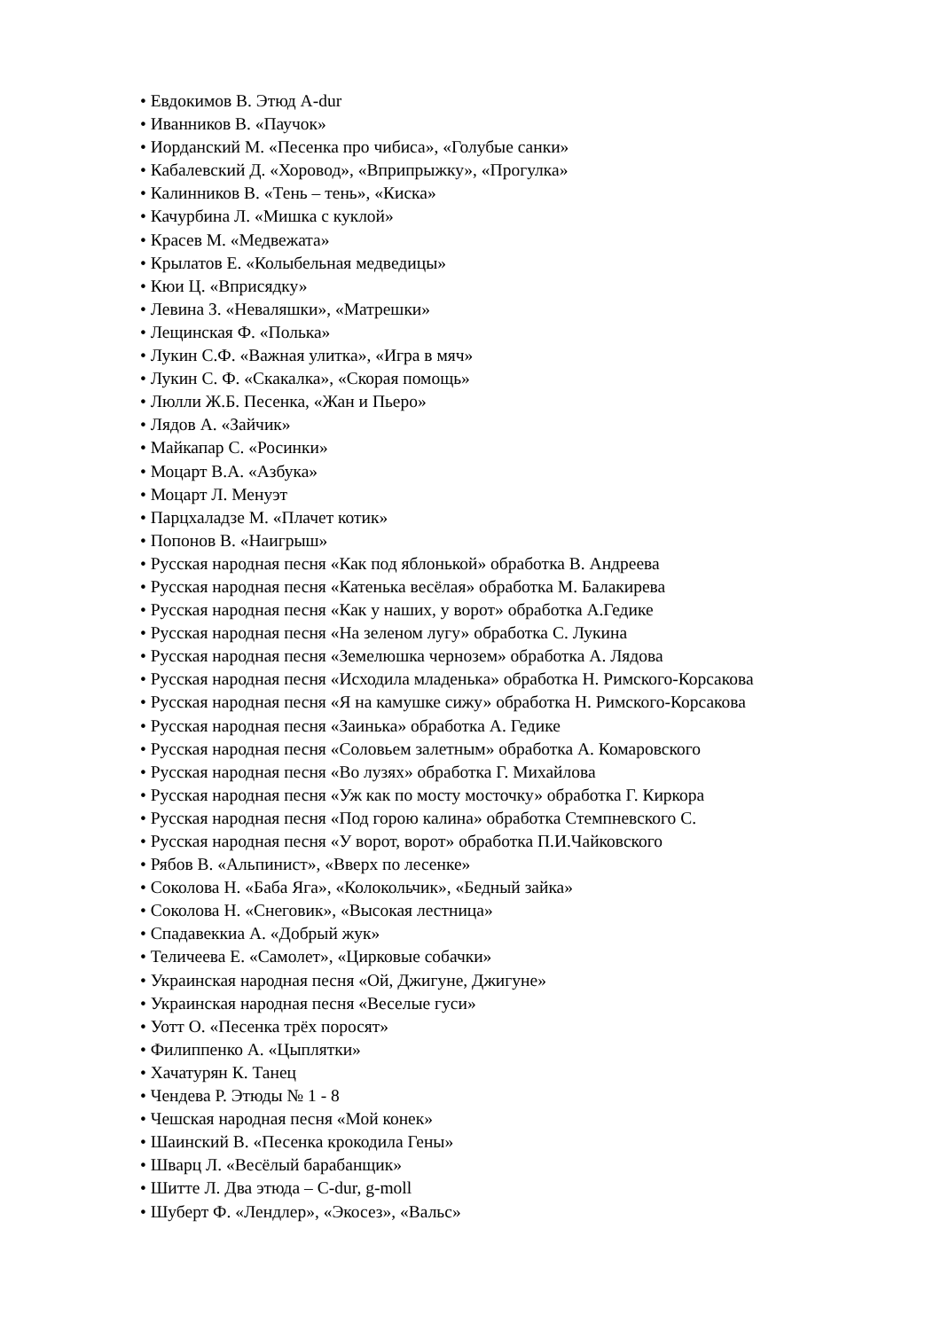• Евдокимов В. Этюд A-dur
• Иванников В. «Паучок»
• Иорданский М. «Песенка про чибиса», «Голубые санки»
• Кабалевский Д. «Хоровод», «Вприпрыжку», «Прогулка»
• Калинников В. «Тень – тень», «Киска»
• Качурбина Л. «Мишка с куклой»
• Красев М. «Медвежата»
• Крылатов Е. «Колыбельная медведицы»
• Кюи Ц. «Вприсядку»
• Левина З. «Неваляшки», «Матрешки»
• Лещинская Ф. «Полька»
• Лукин С.Ф. «Важная улитка», «Игра в мяч»
• Лукин С. Ф. «Скакалка», «Скорая помощь»
• Люлли Ж.Б. Песенка, «Жан и Пьеро»
• Лядов А. «Зайчик»
• Майкапар С. «Росинки»
• Моцарт В.А. «Азбука»
• Моцарт Л. Менуэт
• Парцхаладзе М. «Плачет котик»
• Попонов В. «Наигрыш»
• Русская народная песня «Как под яблонькой» обработка В. Андреева
• Русская народная песня «Катенька весёлая» обработка М. Балакирева
• Русская народная песня «Как у наших, у ворот» обработка А.Гедике
• Русская народная песня «На зеленом лугу» обработка С. Лукина
• Русская народная песня «Земелюшка чернозем» обработка А. Лядова
• Русская народная песня «Исходила младенька» обработка Н. Римского-Корсакова
• Русская народная песня «Я на камушке сижу» обработка Н. Римского-Корсакова
• Русская народная песня «Заинька» обработка А. Гедике
• Русская народная песня «Соловьем залетным» обработка А. Комаровского
• Русская народная песня «Во лузях» обработка Г. Михайлова
• Русская народная песня «Уж как по мосту мосточку» обработка Г. Киркора
• Русская народная песня «Под горою калина» обработка Стемпневского С.
• Русская народная песня «У ворот, ворот» обработка П.И.Чайковского
• Рябов В. «Альпинист», «Вверх по лесенке»
• Соколова Н. «Баба Яга», «Колокольчик», «Бедный зайка»
• Соколова Н. «Снеговик», «Высокая лестница»
• Спадавеккиа А. «Добрый жук»
• Теличеева Е. «Самолет», «Цирковые собачки»
• Украинская народная песня «Ой, Джигуне, Джигуне»
• Украинская народная песня «Веселые гуси»
• Уотт О. «Песенка трёх поросят»
• Филиппенко А. «Цыплятки»
• Хачатурян К. Танец
• Чендева Р. Этюды № 1 - 8
• Чешская народная песня «Мой конек»
• Шаинский В. «Песенка крокодила Гены»
• Шварц Л. «Весёлый барабанщик»
• Шитте Л. Два этюда – C-dur, g-moll
• Шуберт Ф. «Лендлер», «Экосез», «Вальс»